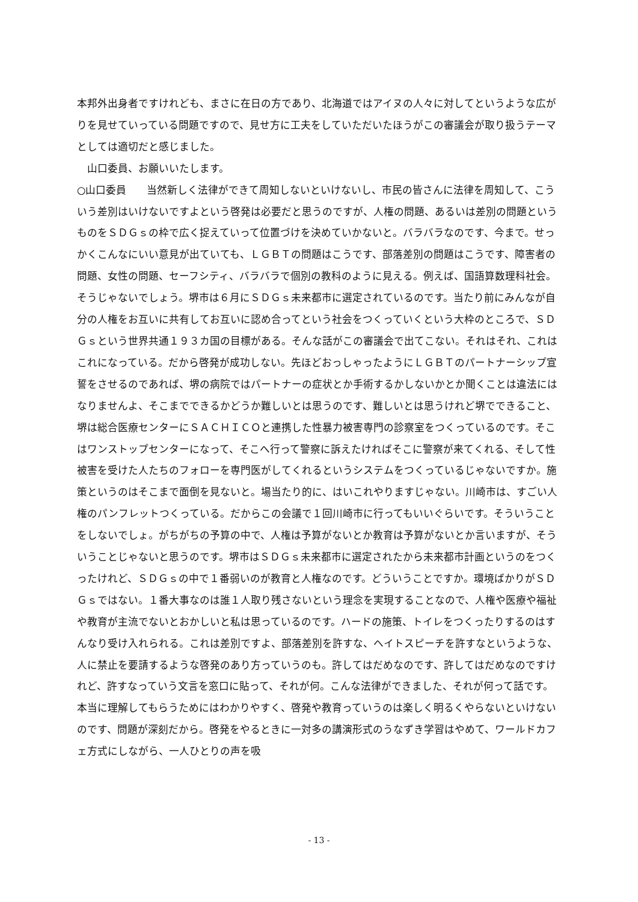本邦外出身者ですけれども、まさに在日の方であり、北海道ではアイヌの人々に対してというような広がりを見せていっている問題ですので、見せ方に工夫をしていただいたほうがこの審議会が取り扱うテーマとしては適切だと感じました。
　山口委員、お願いいたします。
○山口委員　　当然新しく法律ができて周知しないといけないし、市民の皆さんに法律を周知して、こういう差別はいけないですよという啓発は必要だと思うのですが、人権の問題、あるいは差別の問題というものをＳＤＧｓの枠で広く捉えていって位置づけを決めていかないと。バラバラなのです、今まで。せっかくこんなにいい意見が出ていても、ＬＧＢＴの問題はこうです、部落差別の問題はこうです、障害者の問題、女性の問題、セーフシティ、バラバラで個別の教科のように見える。例えば、国語算数理科社会。そうじゃないでしょう。堺市は６月にＳＤＧｓ未来都市に選定されているのです。当たり前にみんなが自分の人権をお互いに共有してお互いに認め合ってという社会をつくっていくという大枠のところで、ＳＤＧｓという世界共通１９３カ国の目標がある。そんな話がこの審議会で出てこない。それはそれ、これはこれになっている。だから啓発が成功しない。先ほどおっしゃったようにＬＧＢＴのパートナーシップ宣誓をさせるのであれば、堺の病院ではパートナーの症状とか手術するかしないかとか聞くことは違法にはなりませんよ、そこまでできるかどうか難しいとは思うのです、難しいとは思うけれど堺でできること、堺は総合医療センターにＳＡＣＨＩＣＯと連携した性暴力被害専門の診察室をつくっているのです。そこはワンストップセンターになって、そこへ行って警察に訴えたければそこに警察が来てくれる、そして性被害を受けた人たちのフォローを専門医がしてくれるというシステムをつくっているじゃないですか。施策というのはそこまで面倒を見ないと。場当たり的に、はいこれやりますじゃない。川崎市は、すごい人権のパンフレットつくっている。だからこの会議で１回川崎市に行ってもいいぐらいです。そういうことをしないでしょ。がちがちの予算の中で、人権は予算がないとか教育は予算がないとか言いますが、そういうことじゃないと思うのです。堺市はＳＤＧｓ未来都市に選定されたから未来都市計画というのをつくったけれど、ＳＤＧｓの中で１番弱いのが教育と人権なのです。どういうことですか。環境ばかりがＳＤＧｓではない。１番大事なのは誰１人取り残さないという理念を実現することなので、人権や医療や福祉や教育が主流でないとおかしいと私は思っているのです。ハードの施策、トイレをつくったりするのはすんなり受け入れられる。これは差別ですよ、部落差別を許すな、ヘイトスピーチを許すなというような、人に禁止を要請するような啓発のあり方っていうのも。許してはだめなのです、許してはだめなのですけれど、許すなっていう文言を窓口に貼って、それが何。こんな法律ができました、それが何って話です。本当に理解してもらうためにはわかりやすく、啓発や教育っていうのは楽しく明るくやらないといけないのです、問題が深刻だから。啓発をやるときに一対多の講演形式のうなずき学習はやめて、ワールドカフェ方式にしながら、一人ひとりの声を吸
- 13 -